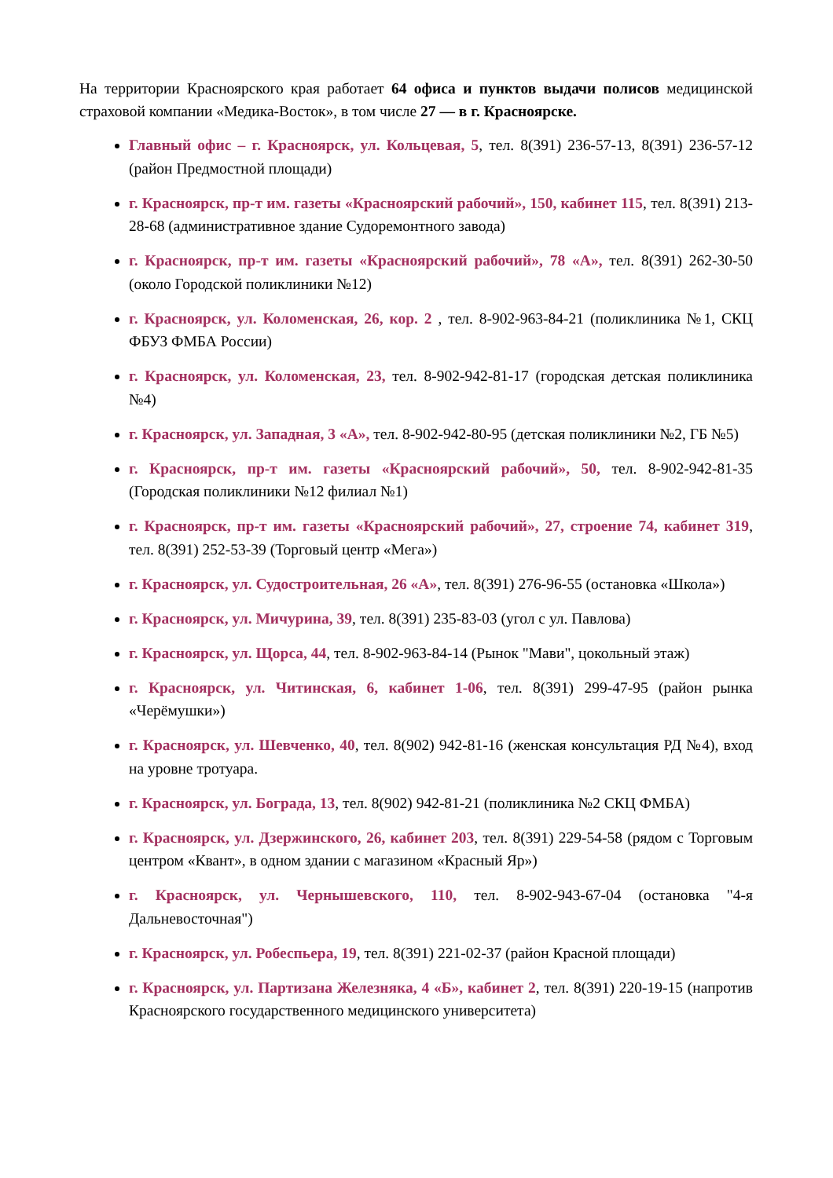На территории Красноярского края работает 64 офиса и пунктов выдачи полисов медицинской страховой компании «Медика-Восток», в том числе 27 — в г. Красноярске.
Главный офис – г. Красноярск, ул. Кольцевая, 5, тел. 8(391) 236-57-13, 8(391) 236-57-12 (район Предмостной площади)
г. Красноярск, пр-т им. газеты «Красноярский рабочий», 150, кабинет 115, тел. 8(391) 213-28-68 (административное здание Судоремонтного завода)
г. Красноярск, пр-т им. газеты «Красноярский рабочий», 78 «А», тел. 8(391) 262-30-50 (около Городской поликлиники №12)
г. Красноярск, ул. Коломенская, 26, кор. 2 , тел. 8-902-963-84-21 (поликлиника №1, СКЦ ФБУЗ ФМБА России)
г. Красноярск, ул. Коломенская, 23, тел. 8-902-942-81-17 (городская детская поликлиника №4)
г. Красноярск, ул. Западная, 3 «А», тел. 8-902-942-80-95 (детская поликлиники №2, ГБ №5)
г. Красноярск, пр-т им. газеты «Красноярский рабочий», 50, тел. 8-902-942-81-35 (Городская поликлиники №12 филиал №1)
г. Красноярск, пр-т им. газеты «Красноярский рабочий», 27, строение 74, кабинет 319, тел. 8(391) 252-53-39 (Торговый центр «Мега»)
г. Красноярск, ул. Судостроительная, 26 «А», тел. 8(391) 276-96-55 (остановка «Школа»)
г. Красноярск, ул. Мичурина, 39, тел. 8(391) 235-83-03 (угол с ул. Павлова)
г. Красноярск, ул. Щорса, 44, тел. 8-902-963-84-14 (Рынок "Мави", цокольный этаж)
г. Красноярск, ул. Читинская, 6, кабинет 1-06, тел. 8(391) 299-47-95 (район рынка «Черёмушки»)
г. Красноярск, ул. Шевченко, 40, тел. 8(902) 942-81-16 (женская консультация РД №4), вход на уровне тротуара.
г. Красноярск, ул. Бограда, 13, тел. 8(902) 942-81-21 (поликлиника №2 СКЦ ФМБА)
г. Красноярск, ул. Дзержинского, 26, кабинет 203, тел. 8(391) 229-54-58 (рядом с Торговым центром «Квант», в одном здании с магазином «Красный Яр»)
г. Красноярск, ул. Чернышевского, 110, тел. 8-902-943-67-04 (остановка "4-я Дальневосточная")
г. Красноярск, ул. Робеспьера, 19, тел. 8(391) 221-02-37 (район Красной площади)
г. Красноярск, ул. Партизана Железняка, 4 «Б», кабинет 2, тел. 8(391) 220-19-15 (напротив Красноярского государственного медицинского университета)